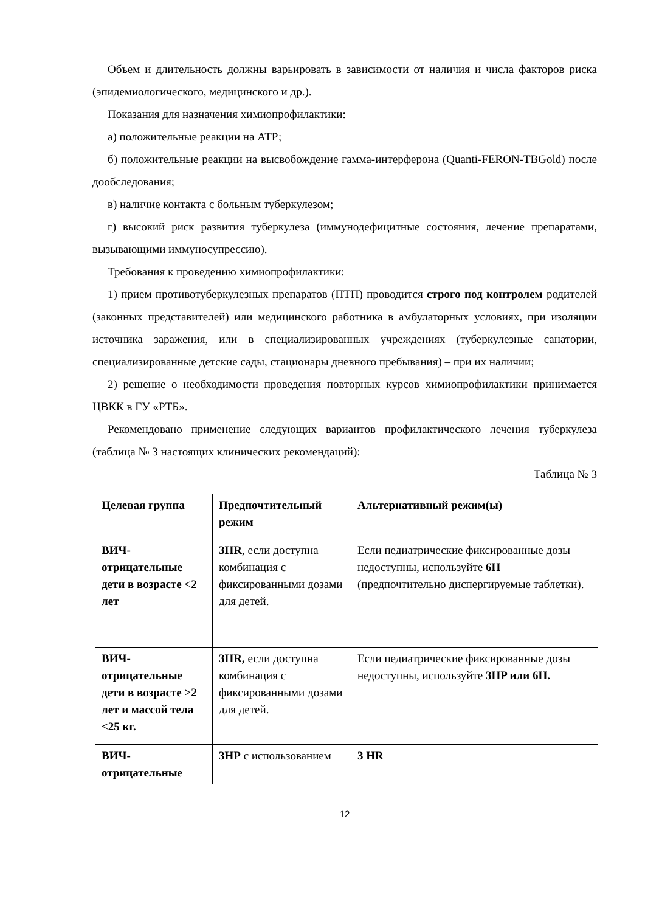Объем и длительность должны варьировать в зависимости от наличия и числа факторов риска (эпидемиологического, медицинского и др.).
Показания для назначения химиопрофилактики:
а) положительные реакции на АТР;
б) положительные реакции на высвобождение гамма-интерферона (Quanti-FERON-TBGold) после дообследования;
в) наличие контакта с больным туберкулезом;
г) высокий риск развития туберкулеза (иммунодефицитные состояния, лечение препаратами, вызывающими иммуносупрессию).
Требования к проведению химиопрофилактики:
1) прием противотуберкулезных препаратов (ПТП) проводится строго под контролем родителей (законных представителей) или медицинского работника в амбулаторных условиях, при изоляции источника заражения, или в специализированных учреждениях (туберкулезные санатории, специализированные детские сады, стационары дневного пребывания) – при их наличии;
2) решение о необходимости проведения повторных курсов химиопрофилактики принимается ЦВКК в ГУ «РТБ».
Рекомендовано применение следующих вариантов профилактического лечения туберкулеза (таблица № 3 настоящих клинических рекомендаций):
Таблица № 3
| Целевая группа | Предпочтительный режим | Альтернативный режим(ы) |
| --- | --- | --- |
| ВИЧ-отрицательные дети в возрасте <2 лет | 3HR , если доступна комбинация с фиксированными дозами для детей. | Если педиатрические фиксированные дозы недоступны, используйте 6H (предпочтительно диспергируемые таблетки). |
| ВИЧ-отрицательные дети в возрасте >2 лет и массой тела <25 кг. | 3HR, если доступна комбинация с фиксированными дозами для детей. | Если педиатрические фиксированные дозы недоступны, используйте 3HP или 6H. |
| ВИЧ-отрицательные | 3HP с использованием | 3 HR |
12